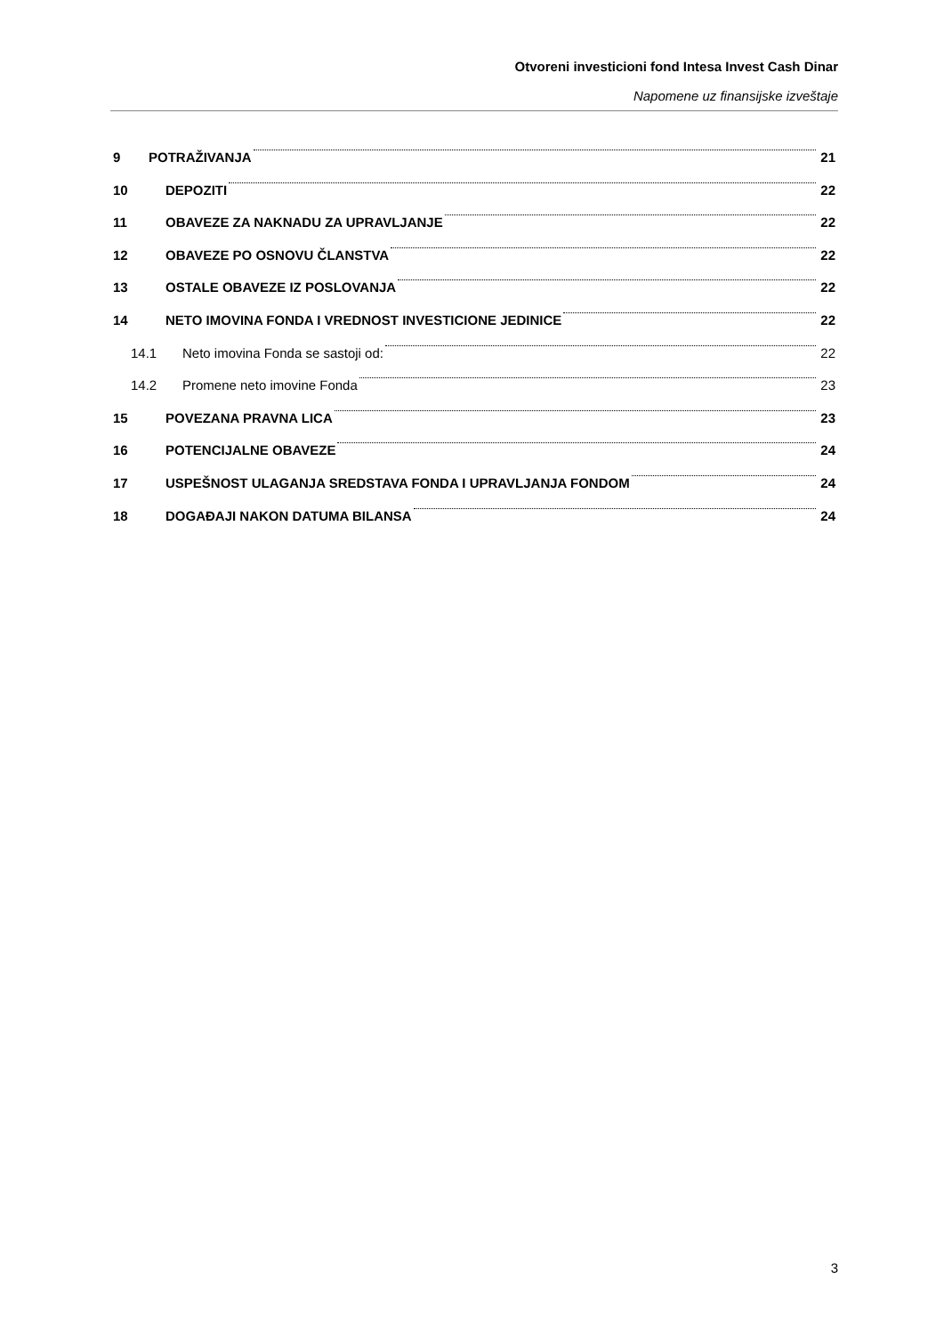Otvoreni investicioni fond Intesa Invest Cash Dinar
Napomene uz finansijske izveštaje
9 POTRAŽIVANJA 21
10 DEPOZITI 22
11 OBAVEZE ZA NAKNADU ZA UPRAVLJANJE 22
12 OBAVEZE PO OSNOVU ČLANSTVA 22
13 OSTALE OBAVEZE IZ POSLOVANJA 22
14 NETO IMOVINA FONDA I VREDNOST INVESTICIONE JEDINICE 22
14.1 Neto imovina Fonda se sastoji od: 22
14.2 Promene neto imovine Fonda 23
15 POVEZANA PRAVNA LICA 23
16 POTENCIJALNE OBAVEZE 24
17 USPEŠNOST ULAGANJA SREDSTAVA FONDA I UPRAVLJANJA FONDOM 24
18 DOGAĐAJI NAKON DATUMA BILANSA 24
3